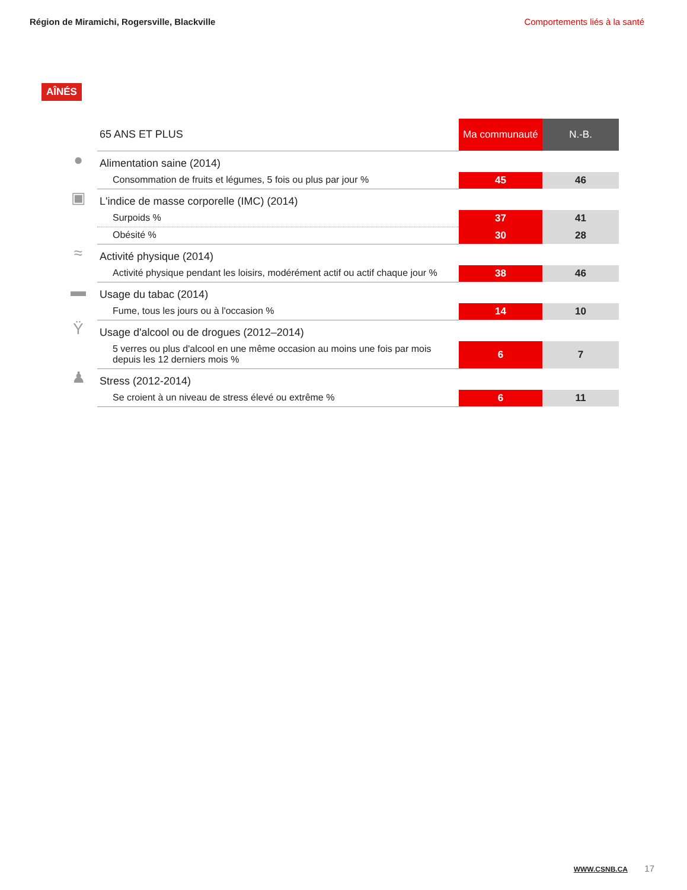Région de Miramichi, Rogersville, Blackville
Comportements liés à la santé
AÎNÉS
| | 65 ANS ET PLUS | Ma communauté | N.-B. |
| ● | Alimentation saine (2014) | | |
| | Consommation de fruits et légumes, 5 fois ou plus par jour % | 45 | 46 |
| ▣ | L'indice de masse corporelle (IMC) (2014) | | |
| | Surpoids % | 37 | 41 |
| | Obésité % | 30 | 28 |
| ≈ | Activité physique (2014) | | |
| | Activité physique pendant les loisirs, modérément actif ou actif chaque jour % | 38 | 46 |
| ▬ | Usage du tabac (2014) | | |
| | Fume, tous les jours ou à l'occasion % | 14 | 10 |
| Ÿ | Usage d'alcool ou de drogues (2012–2014) | | |
| | 5 verres ou plus d'alcool en une même occasion au moins une fois par mois depuis les 12 derniers mois % | 6 | 7 |
| ♟ | Stress (2012-2014) | | |
| | Se croient à un niveau de stress élevé ou extrême % | 6 | 11 |
WWW.CSNB.CA 17